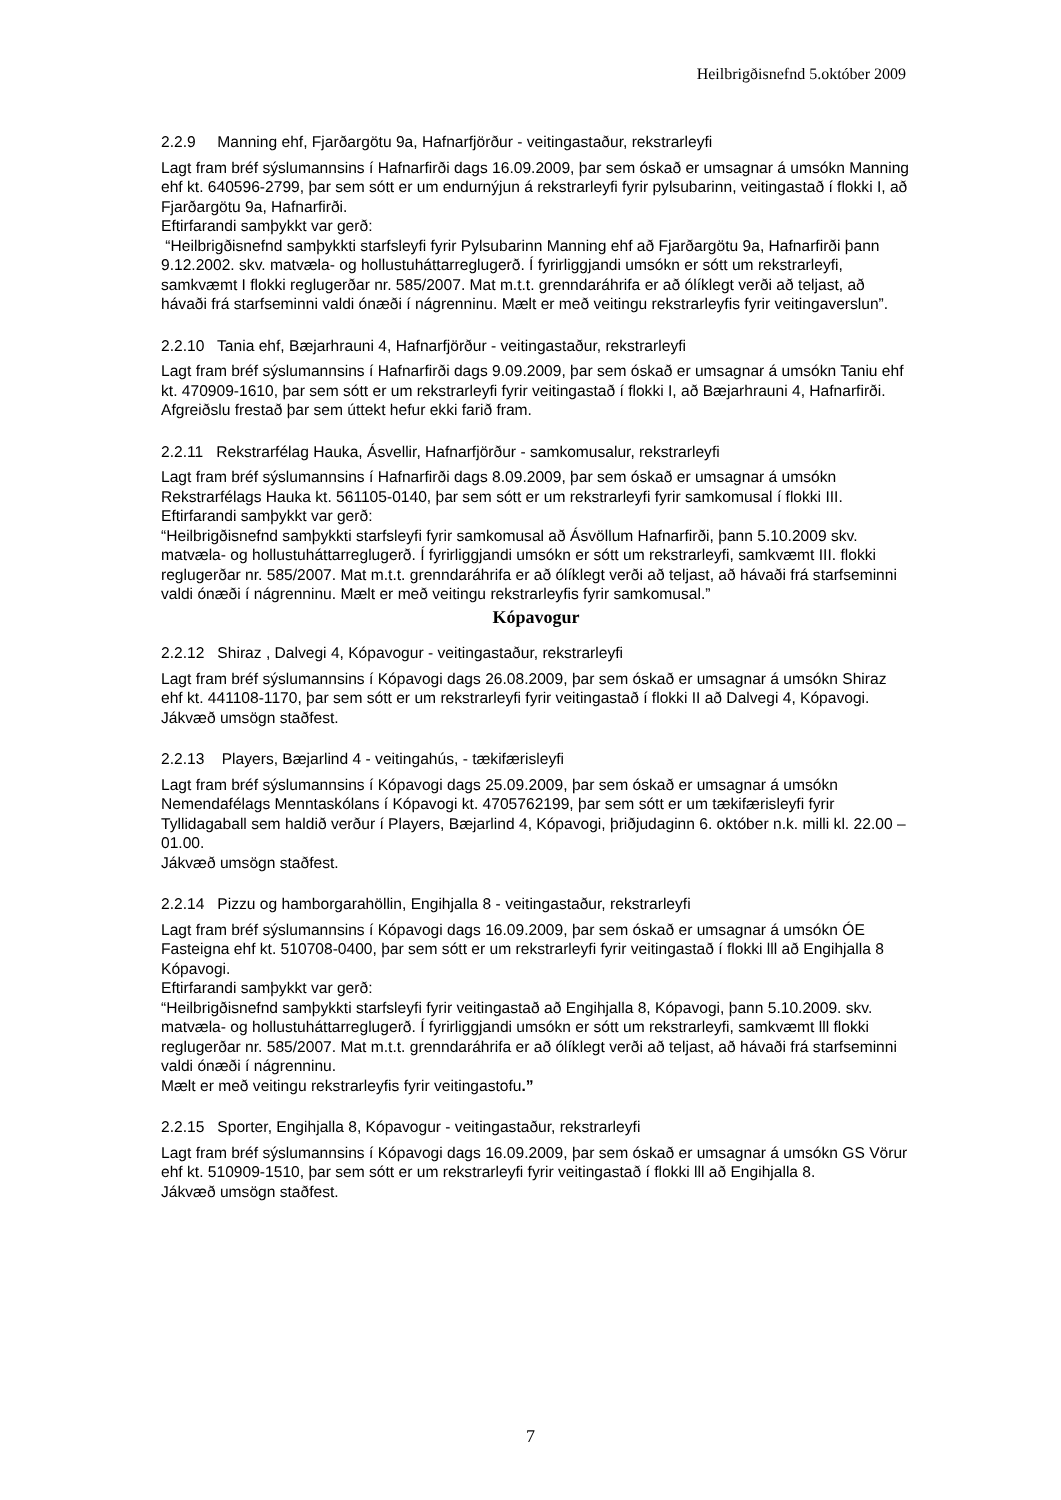Heilbrigðisnefnd 5.október 2009
2.2.9 Manning ehf, Fjarðargötu 9a, Hafnarfjörður - veitingastaður, rekstrarleyfi
Lagt fram bréf sýslumannsins í Hafnarfirði dags 16.09.2009, þar sem óskað er umsagnar á umsókn Manning ehf kt. 640596-2799, þar sem sótt er um endurnýjun á rekstrarleyfi fyrir pylsubarinn, veitingastað í flokki I, að Fjarðargötu 9a, Hafnarfirði.
Eftirfarandi samþykkt var gerð:
“Heilbrigðisnefnd samþykkti starfsleyfi fyrir Pylsubarinn Manning ehf að Fjarðargötu 9a, Hafnarfirði þann 9.12.2002. skv. matvæla- og hollustuháttarreglugerð. Í fyrirliggjandi umsókn er sótt um rekstrarleyfi, samkvæmt I flokki reglugerðar nr. 585/2007. Mat m.t.t. grenndaráhrifa er að ólíklegt verði að teljast, að hávaði frá starfseminni valdi ónæði í nágrenninu. Mælt er með veitingu rekstrarleyfis fyrir veitingaverslun”.
2.2.10 Tania ehf, Bæjarhrauni 4, Hafnarfjörður - veitingastaður, rekstrarleyfi
Lagt fram bréf sýslumannsins í Hafnarfirði dags 9.09.2009, þar sem óskað er umsagnar á umsókn Taniu ehf kt. 470909-1610, þar sem sótt er um rekstrarleyfi fyrir veitingastað í flokki I, að Bæjarhrauni 4, Hafnarfirði.
Afgreiðslu frestað þar sem úttekt hefur ekki farið fram.
2.2.11 Rekstrarfélag Hauka, Ásvellir, Hafnarfjörður - samkomusalur, rekstrarleyfi
Lagt fram bréf sýslumannsins í Hafnarfirði dags 8.09.2009, þar sem óskað er umsagnar á umsókn Rekstrarfélags Hauka kt. 561105-0140, þar sem sótt er um rekstrarleyfi fyrir samkomusal í flokki III.
Eftirfarandi samþykkt var gerð:
“Heilbrigðisnefnd samþykkti starfsleyfi fyrir samkomusal að Ásvöllum Hafnarfirði, þann 5.10.2009 skv. matvæla- og hollustuháttarreglugerð. Í fyrirliggjandi umsókn er sótt um rekstrarleyfi, samkvæmt III. flokki reglugerðar nr. 585/2007. Mat m.t.t. grenndaráhrifa er að ólíklegt verði að teljast, að hávaði frá starfseminni valdi ónæði í nágrenninu. Mælt er með veitingu rekstrarleyfis fyrir samkomusal.”
Kópavogur
2.2.12 Shiraz , Dalvegi 4, Kópavogur - veitingastaður, rekstrarleyfi
Lagt fram bréf sýslumannsins í Kópavogi dags 26.08.2009, þar sem óskað er umsagnar á umsókn Shiraz ehf kt. 441108-1170, þar sem sótt er um rekstrarleyfi fyrir veitingastað í flokki II að Dalvegi 4, Kópavogi.
Jákvæð umsögn staðfest.
2.2.13 Players, Bæjarlind 4 - veitingahús, - tækifærisleyfi
Lagt fram bréf sýslumannsins í Kópavogi dags 25.09.2009, þar sem óskað er umsagnar á umsókn Nemendafélags Menntaskólans í Kópavogi kt. 4705762199, þar sem sótt er um tækifærisleyfi fyrir Tyllidagaball sem haldið verður í Players, Bæjarlind 4, Kópavogi, þriðjudaginn 6. október n.k. milli kl. 22.00 – 01.00.
Jákvæð umsögn staðfest.
2.2.14 Pizzu og hamborgarahöllin, Engihjalla 8 - veitingastaður, rekstrarleyfi
Lagt fram bréf sýslumannsins í Kópavogi dags 16.09.2009, þar sem óskað er umsagnar á umsókn ÓE Fasteigna ehf kt. 510708-0400, þar sem sótt er um rekstrarleyfi fyrir veitingastað í flokki lll að Engihjalla 8 Kópavogi.
Eftirfarandi samþykkt var gerð:
“Heilbrigðisnefnd samþykkti starfsleyfi fyrir veitingastað að Engihjalla 8, Kópavogi, þann 5.10.2009. skv. matvæla- og hollustuháttarreglugerð. Í fyrirliggjandi umsókn er sótt um rekstrarleyfi, samkvæmt lll flokki reglugerðar nr. 585/2007. Mat m.t.t. grenndaráhrifa er að ólíklegt verði að teljast, að hávaði frá starfseminni valdi ónæði í nágrenninu.
Mælt er með veitingu rekstrarleyfis fyrir veitingastofu.”
2.2.15 Sporter, Engihjalla 8, Kópavogur - veitingastaður, rekstrarleyfi
Lagt fram bréf sýslumannsins í Kópavogi dags 16.09.2009, þar sem óskað er umsagnar á umsókn GS Vörur ehf kt. 510909-1510, þar sem sótt er um rekstrarleyfi fyrir veitingastað í flokki lll að Engihjalla 8.
Jákvæð umsögn staðfest.
7